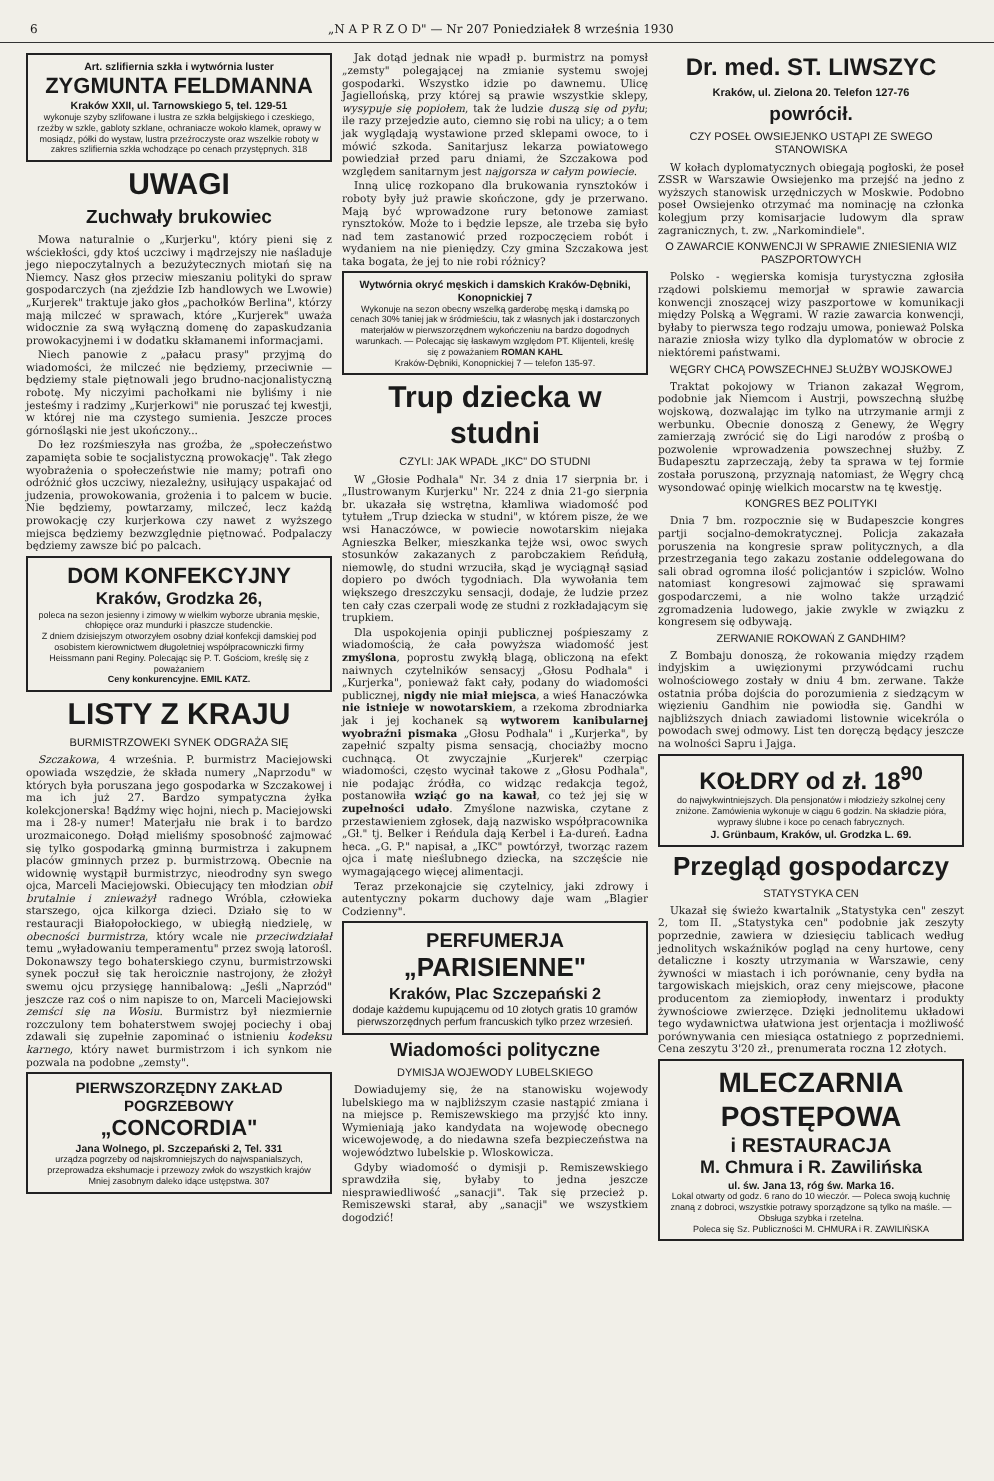6 „N A P R Z O D" — Nr 207 Poniedziałek 8 września 1930
Art. szlifiernia szkła i wytwórnia luster
ZYGMUNTA FELDMANNA
Kraków XXII, ul. Tarnowskiego 5, tel. 129-51
wykonuje szyby szlifowane i lustra ze szkła belgijskiego i czeskiego, rzeźby w szkle, gabloty szklane, ochraniacze wokoło klamek, oprawy w mosiądz, półki do wystaw, lustra przeźroczyste oraz wszelkie roboty w zakres szlifiernia szkła wchodzące po cenach przystępnych. 318
UWAGI
Zuchwały brukowiec
Mowa naturalnie o „Kurjerku", który pieni się z wściekłości, gdy ktoś uczciwy i mądrzejszy nie naśladuje jego niepoczytalnych a bezużytecznych miotań się na Niemcy. Nasz głos przeciw mieszaniu polityki do spraw gospodarczych (na zjeździe Izb handlowych we Lwowie) „Kurjerek" traktuje jako głos „pachołków Berlina", którzy mają milczeć w sprawach, które „Kurjerek" uważa widocznie za swą wyłączną domenę do zapaskudzania prowokacyjnemi i w dodatku skłamanemi informacjami.
Niech panowie z „pałacu prasy" przyjmą do wiadomości, że milczeć nie będziemy, przeciwnie — będziemy stale piętnowali jego brudno-nacjonalistyczną robotę. My niczyimi pachołkami nie byliśmy i nie jesteśmy i radzimy „Kurjerkowi" nie poruszać tej kwestji, w której nie ma czystego sumienia. Jeszcze proces górnośląski nie jest ukończony...
Do łez rozśmieszyła nas groźba, że „społeczeństwo zapamięta sobie te socjalistyczną prowokację". Tak złego wyobrażenia o społeczeństwie nie mamy; potrafi ono odróżnić głos uczciwy, niezależny, usiłujący uspakajać od judzenia, prowokowania, grożenia i to palcem w bucie. Nie będziemy, powtarzamy, milczeć, lecz każdą prowokację czy kurjerkowa czy nawet z wyższego miejsca będziemy bezwzględnie piętnować. Podpalaczy będziemy zawsze bić po palcach.
DOM KONFEKCYJNY
Kraków, Grodzka 26,
poleca na sezon jesienny i zimowy w wielkim wyborze ubrania męskie, chłopięce oraz mundurki i płaszcze studenckie.
Z dniem dzisiejszym otworzyłem osobny dział konfekcji damskiej pod osobistem kierownictwem długoletniej współpracowniczki firmy Heissmann pani Reginy. Polecając się P. T. Gościom, kreślę się z poważaniem
Ceny konkurencyjne. EMIL KATZ.
LISTY Z KRAJU
BURMISTRZOWEKI SYNEK ODGRAŻA SIĘ
Szczakowa, 4 września. P. burmistrz Maciejowski opowiada wszędzie, że składa numery „Naprzodu" w których była poruszana jego gospodarka w Szczakowej i ma ich już 27. Bardzo sympatyczna żyłka kolekcjonerska! Bądźmy więc hojni, niech p. Maciejowski ma i 28-y numer! Materjału nie brak i to bardzo urozmaiconego. Dołąd mieliśmy sposobność zajmować się tylko gospodarką gminną burmistrza i zakupnem placów gminnych przez p. burmistrzową. Obecnie na widownię wystąpił burmistrzyc, nieodrodny syn swego ojca, Marceli Maciejowski. Obiecujący ten młodzian obił brutalnie i znieważył radnego Wróbla, człowieka starszego, ojca kilkorga dzieci. Działo się to w restauracji Białopołockiego, w ubiegłą niedzielę, w obecności burmistrza, który wcale nie przeciwdziałał temu „wyładowaniu temperamentu" przez swoją latorośl. Dokonawszy tego bohaterskiego czynu, burmistrzowski synek poczuł się tak heroicznie nastrojony, że złożył swemu ojcu przysięgę hannibalową: „Jeśli „Naprzód" jeszcze raz coś o nim napisze to on, Marceli Maciejowski zemści się na Wosiu. Burmistrz był niezmiernie rozczulony tem bohaterstwem swojej pociechy i obaj zdawali się zupełnie zapominać o istnieniu kodeksu karnego, który nawet burmistrzom i ich synkom nie pozwala na podobne „zemsty".
PIERWSZORZĘDNY ZAKŁAD POGRZEBOWY
„CONCORDIA"
Jana Wolnego, pl. Szczepański 2, Tel. 331
urządza pogrzeby od najskromniejszych do najwspanialszych, przeprowadza ekshumacje i przewozy zwłok do wszystkich krajów
Mniej zasobnym daleko idące ustępstwa. 307
Jak dotąd jednak nie wpadł p. burmistrz na pomysł „zemsty" polegającej na zmianie systemu swojej gospodarki. Wszystko idzie po dawnemu. Ulicę Jagiellońską, przy której są prawie wszystkie sklepy, wysypuje się popiołem, tak że ludzie duszą się od pyłu; ile razy przejedzie auto, ciemno się robi na ulicy; a o tem jak wyglądają wystawione przed sklepami owoce, to i mówić szkoda. Sanitarjusz lekarza powiatowego powiedział przed paru dniami, że Szczakowa pod względem sanitarnym jest najgorsza w całym powiecie.
Inną ulicę rozkopano dla brukowania rynsztoków i roboty były już prawie skończone, gdy je przerwano. Mają być wprowadzone rury betonowe zamiast rynsztoków. Może to i będzie lepsze, ale trzeba się było nad tem zastanowić przed rozpoczęciem robót i wydaniem na nie pieniędzy. Czy gmina Szczakowa jest taka bogata, że jej to nie robi różnicy?
Wytwórnia okryć męskich i damskich Kraków-Dębniki, Konopnickiej 7
Wykonuje na sezon obecny wszelką garderobę męską i damską po cenach 30% taniej jak w śródmieściu, tak z własnych jak i dostarczonych materjałów w pierwszorzędnem wykończeniu na bardzo dogodnych warunkach. — Polecając się łaskawym względom PT. Klijenteli, kreślę się z poważaniem ROMAN KAHL
Kraków-Dębniki, Konopnickiej 7 — telefon 135-97.
Trup dziecka w studni
CZYLI: JAK WPADŁ „IKC" DO STUDNI
W „Głosie Podhala" Nr. 34 z dnia 17 sierpnia br. i „Ilustrowanym Kurjerku" Nr. 224 z dnia 21-go sierpnia br. ukazała się wstrętna, kłamliwa wiadomość pod tytułem „Trup dziecka w studni", w którem pisze, że we wsi Hanaczówce, w powiecie nowotarskim niejaka Agnieszka Belker, mieszkanka tejże wsi, owoc swych stosunków zakazanych z parobczakiem Reńdułą, niemowlę, do studni wrzuciła, skąd je wyciągnął sąsiad dopiero po dwóch tygodniach. Dla wywołania tem większego dreszczyku sensacji, dodaje, że ludzie przez ten cały czas czerpali wodę ze studni z rozkładającym się trupkiem.
Dla uspokojenia opinji publicznej pośpieszamy z wiadomością, że cała powyższa wiadomość jest zmyślona, poprostu zwykłą blagą, obliczoną na efekt naiwnych czytelników sensacyj „Głosu Podhala" i „Kurjerka", ponieważ fakt cały, podany do wiadomości publicznej, nigdy nie miał miejsca, a wieś Hanaczówka nie istnieje w nowotarskiem, a rzekoma zbrodniarka jak i jej kochanek są wytworem kanibularnej wyobraźni pismaka „Głosu Podhala" i „Kurjerka", by zapełnić szpalty pisma sensacją, chociażby mocno cuchnącą. Ot zwyczajnie „Kurjerek" czerpiąc wiadomości, często wycinał takowe z „Głosu Podhala", nie podając źródła, co widząc redakcja tegoż, postanowiła wziąć go na kawał, co też jej się w zupełności udało. Zmyślone nazwiska, czytane z przestawieniem zgłosek, dają nazwisko współpracownika „Gł." tj. Belker i Reńdula dają Kerbel i Ła-dureń. Ładna heca. „G. P." napisał, a „IKC" powtórzył, tworząc razem ojca i matę nieślubnego dziecka, na szczęście nie wymagającego więcej alimentacji.
Teraz przekonajcie się czytelnicy, jaki zdrowy i autentyczny pokarm duchowy daje wam „Blagier Codzienny".
PERFUMERJA
„PARISIENNE"
Kraków, Plac Szczepański 2
dodaje każdemu kupującemu od 10 złotych gratis 10 gramów pierwszorzędnych perfum francuskich tylko przez wrzesień.
Wiadomości polityczne
DYMISJA WOJEWODY LUBELSKIEGO
Dowiadujemy się, że na stanowisku wojewody lubelskiego ma w najbliższym czasie nastąpić zmiana i na miejsce p. Remiszewskiego ma przyjść kto inny. Wymieniają jako kandydata na wojewodę obecnego wicewojewodę, a do niedawna szefa bezpieczeństwa na województwo lubelskie p. Wlosko­wicza.
Gdyby wiadomość o dymisji p. Remiszewskiego sprawdziła się, byłaby to jedna jeszcze niesprawiedliwość „sanacji". Tak się przecież p. Remiszewski starał, aby „sanacji" we wszystkiem dogodzić!
Dr. med. ST. LIWSZYC
Kraków, ul. Zielona 20. Telefon 127-76
powrócił.
CZY POSEŁ OWSIEJENKO USTĄPI ZE SWEGO STANOWISKA
W kołach dyplomatycznych obiegają pogłoski, że poseł ZSSR w Warszawie Owsiejenko ma przejść na jedno z wyższych stanowisk urzędniczych w Moskwie. Podobno poseł Owsiejenko otrzymać ma nominację na członka kolegjum przy komisarjacie ludowym dla spraw zagranicznych, t. zw. „Narkomindiele".
O ZAWARCIE KONWENCJI W SPRAWIE ZNIESIENIA WIZ PASZPORTOWYCH
Polsko - węgierska komisja turystyczna zgłosiła rządowi polskiemu memorjał w sprawie zawarcia konwencji znoszącej wizy paszportowe w komunikacji między Polską a Węgrami. W razie zawarcia konwencji, byłaby to pierwsza tego rodzaju umowa, ponieważ Polska narazie zniosła wizy tylko dla dyplomatów w obrocie z niektóremi państwami.
WĘGRY CHCĄ POWSZECHNEJ SŁUŻBY WOJSKOWEJ
Traktat pokojowy w Trianon zakazał Węgrom, podobnie jak Niemcom i Austrji, powszechną służbę wojskową, dozwalając im tylko na utrzymanie armji z werbunku. Obecnie donoszą z Genewy, że Węgry zamierzają zwrócić się do Ligi narodów z prośbą o pozwolenie wprowadzenia powszechnej służby. Z Budapesztu zaprzeczają, żeby ta sprawa w tej formie została poruszoną, przyznają natomiast, że Węgry chcą wysondować opinję wielkich mocarstw na tę kwestję.
KONGRES BEZ POLITYKI
Dnia 7 bm. rozpocznie się w Budapeszcie kongres partji socjalno-demokratycznej. Policja zakazała poruszenia na kongresie spraw politycznych, a dla przestrzegania tego zakazu zostanie oddelegowana do sali obrad ogromna ilość policjantów i szpiclów. Wolno natomiast kongresowi zajmować się sprawami gospodarczemi, a nie wolno także urządzić zgromadzenia ludowego, jakie zwykle w związku z kongresem się odbywają.
ZERWANIE ROKOWAŃ Z GANDHIM?
Z Bombaju donoszą, że rokowania między rządem indyjskim a uwięzionymi przywódcami ruchu wolnościowego zostały w dniu 4 bm. zerwane. Także ostatnia próba dojścia do porozumienia z siedzącym w więzieniu Gandhim nie powiodła się. Gandhi w najbliższych dniach zawiadomi listownie wicekróla o powodach swej odmowy. List ten doręczą będący jeszcze na wolności Sapru i Jajga.
KOŁDRY od zł. 18<sup>90</sup>
do najwykwintniejszych. Dla pensjonatów i młodzieży szkolnej ceny zniżone. Zamówienia wykonuje w ciągu 6 godzin. Na składzie pióra, wyprawy ślubne i koce po cenach fabrycznych.
J. Grünbaum, Kraków, ul. Grodzka L. 69.
Przegląd gospodarczy
STATYSTYKA CEN
Ukazał się świeżo kwartalnik „Statystyka cen" zeszyt 2, tom II. „Statystyka cen" podobnie jak zeszyty poprzednie, zawiera w dziesięciu tablicach według jednolitych wskaźników pogląd na ceny hurtowe, ceny detaliczne i koszty utrzymania w Warszawie, ceny żywności w miastach i ich porównanie, ceny bydła na targowiskach miejskich, oraz ceny miejscowe, płacone producentom za ziemiopłody, inwentarz i produkty żywnościowe zwierzęce. Dzięki jednolitemu układowi tego wydawnictwa ułatwiona jest orjentacja i możliwość porównywania cen miesiąca ostatniego z poprzedniemi. Cena zeszytu 3'20 zł., prenumerata roczna 12 złotych.
MLECZARNIA POSTĘPOWA
i RESTAURACJA
M. Chmura i R. Zawilińska
ul. św. Jana 13, róg św. Marka 16.
Lokal otwarty od godz. 6 rano do 10 wieczór. — Poleca swoją kuchnię znaną z dobroci, wszystkie potrawy sporządzone są tylko na maśle. — Obsługa szybka i rzetelna.
Poleca się Sz. Publiczności M. CHMURA i R. ZAWILIŃSKA